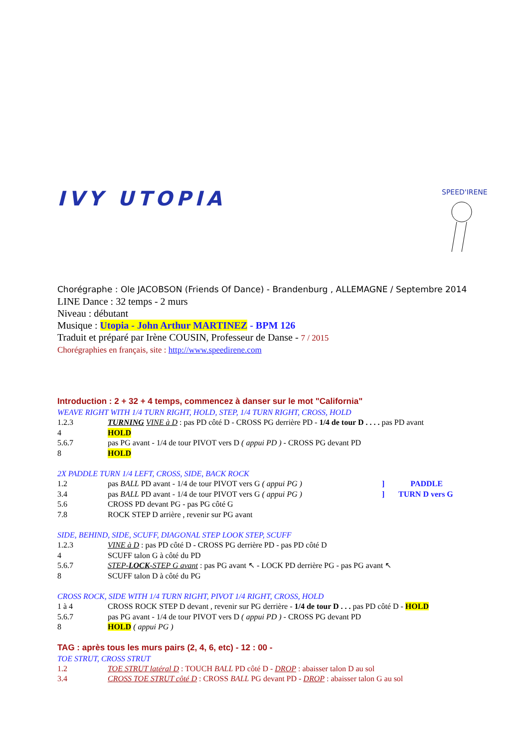IVY UTOPIA
SPEED'IRENE
Chorégraphe : Ole JACOBSON (Friends Of Dance) - Brandenburg , ALLEMAGNE / Septembre 2014
LINE Dance : 32 temps - 2 murs
Niveau : débutant
Musique : Utopia - John Arthur MARTINEZ - BPM 126
Traduit et préparé par Irène COUSIN, Professeur de Danse - 7 / 2015
Chorégraphies en français, site : http://www.speedirene.com
Introduction : 2 + 32 + 4 temps, commencez à danser sur le mot "California"
WEAVE RIGHT WITH 1/4 TURN RIGHT, HOLD, STEP, 1/4 TURN RIGHT, CROSS, HOLD
1.2.3 TURNING VINE à D : pas PD côté D - CROSS PG derrière PD - 1/4 de tour D . . . . pas PD avant
4 HOLD
5.6.7 pas PG avant - 1/4 de tour PIVOT vers D ( appui PD ) - CROSS PG devant PD
8 HOLD
2X PADDLE TURN 1/4 LEFT, CROSS, SIDE, BACK ROCK
1.2 pas BALL PD avant - 1/4 de tour PIVOT vers G ( appui PG )] PADDLE
3.4 pas BALL PD avant - 1/4 de tour PIVOT vers G ( appui PG )] TURN D vers G
5.6 CROSS PD devant PG - pas PG côté G
7.8 ROCK STEP D arrière , revenir sur PG avant
SIDE, BEHIND, SIDE, SCUFF, DIAGONAL STEP LOOK STEP, SCUFF
1.2.3 VINE à D : pas PD côté D - CROSS PG derrière PD - pas PD côté D
4 SCUFF talon G à côté du PD
5.6.7 STEP-LOCK-STEP G avant : pas PG avant ↖ - LOCK PD derrière PG - pas PG avant ↖
8 SCUFF talon D à côté du PG
CROSS ROCK, SIDE WITH 1/4 TURN RIGHT, PIVOT 1/4 RIGHT, CROSS, HOLD
1 à 4 CROSS ROCK STEP D devant , revenir sur PG derrière - 1/4 de tour D . . . pas PD côté D - HOLD
5.6.7 pas PG avant - 1/4 de tour PIVOT vers D ( appui PD ) - CROSS PG devant PD
8 HOLD ( appui PG )
TAG : après tous les murs pairs (2, 4, 6, etc) - 12 : 00 -
TOE STRUT, CROSS STRUT
1.2 TOE STRUT latéral D : TOUCH BALL PD côté D - DROP : abaisser talon D au sol
3.4 CROSS TOE STRUT côté D : CROSS BALL PG devant PD - DROP : abaisser talon G au sol